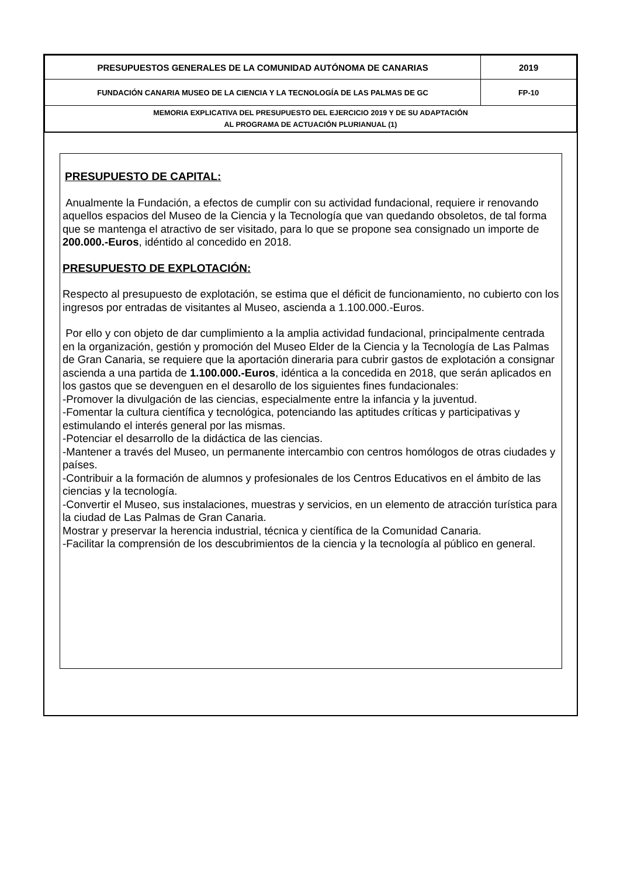| PRESUPUESTOS GENERALES DE LA COMUNIDAD AUTÓNOMA DE CANARIAS | 2019 |
| FUNDACIÓN CANARIA MUSEO DE LA CIENCIA Y LA TECNOLOGÍA DE LAS PALMAS DE GC | FP-10 |
| MEMORIA EXPLICATIVA DEL PRESUPUESTO DEL EJERCICIO 2019 Y DE SU ADAPTACIÓN AL PROGRAMA DE ACTUACIÓN PLURIANUAL (1) | |
PRESUPUESTO DE CAPITAL:
Anualmente la Fundación, a efectos de cumplir con su actividad fundacional, requiere ir renovando aquellos espacios del Museo de la Ciencia y la Tecnología que van quedando obsoletos, de tal forma que se mantenga el atractivo de ser visitado, para lo que se propone sea consignado un importe de 200.000.-Euros, idéntido al concedido en 2018.
PRESUPUESTO DE EXPLOTACIÓN:
Respecto al presupuesto de explotación, se estima que el déficit de funcionamiento, no cubierto con los ingresos por entradas de visitantes al Museo, ascienda a 1.100.000.-Euros.
Por ello y con objeto de dar cumplimiento a la amplia actividad fundacional, principalmente centrada en la organización, gestión y promoción del Museo Elder de la Ciencia y la Tecnología de Las Palmas de Gran Canaria, se requiere que la aportación dineraria para cubrir gastos de explotación a consignar ascienda a una partida de 1.100.000.-Euros, idéntica a la concedida en 2018, que serán aplicados en los gastos que se devenguen en el desarollo de los siguientes fines fundacionales:
-Promover la divulgación de las ciencias, especialmente entre la infancia y la juventud.
-Fomentar la cultura científica y tecnológica, potenciando las aptitudes críticas y participativas y estimulando el interés general por las mismas.
-Potenciar el desarrollo de la didáctica de las ciencias.
-Mantener a través del Museo, un permanente intercambio con centros homólogos de otras ciudades y países.
-Contribuir a la formación de alumnos y profesionales de los Centros Educativos en el ámbito de las ciencias y la tecnología.
-Convertir el Museo, sus instalaciones, muestras y servicios, en un elemento de atracción turística para la ciudad de Las Palmas de Gran Canaria.
Mostrar y preservar la herencia industrial, técnica y científica de la Comunidad Canaria.
-Facilitar la comprensión de los descubrimientos de la ciencia y la tecnología al público en general.